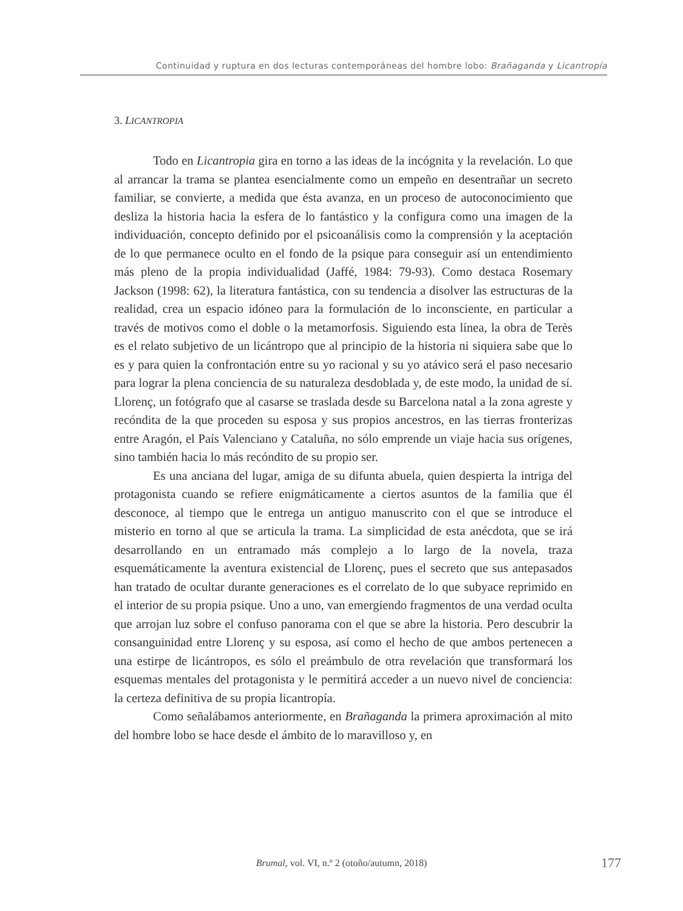Continuidad y ruptura en dos lecturas contemporáneas del hombre lobo: Brañaganda y Licantropía
3. LICANTROPIA
Todo en Licantropia gira en torno a las ideas de la incógnita y la revelación. Lo que al arrancar la trama se plantea esencialmente como un empeño en desentrañar un secreto familiar, se convierte, a medida que ésta avanza, en un proceso de autoconocimiento que desliza la historia hacia la esfera de lo fantástico y la configura como una imagen de la individuación, concepto definido por el psicoanálisis como la comprensión y la aceptación de lo que permanece oculto en el fondo de la psique para conseguir así un entendimiento más pleno de la propia individualidad (Jaffé, 1984: 79-93). Como destaca Rosemary Jackson (1998: 62), la literatura fantástica, con su tendencia a disolver las estructuras de la realidad, crea un espacio idóneo para la formulación de lo inconsciente, en particular a través de motivos como el doble o la metamorfosis. Siguiendo esta línea, la obra de Terès es el relato subjetivo de un licántropo que al principio de la historia ni siquiera sabe que lo es y para quien la confrontación entre su yo racional y su yo atávico será el paso necesario para lograr la plena conciencia de su naturaleza desdoblada y, de este modo, la unidad de sí. Llorenç, un fotógrafo que al casarse se traslada desde su Barcelona natal a la zona agreste y recóndita de la que proceden su esposa y sus propios ancestros, en las tierras fronterizas entre Aragón, el País Valenciano y Cataluña, no sólo emprende un viaje hacia sus orígenes, sino también hacia lo más recóndito de su propio ser.
Es una anciana del lugar, amiga de su difunta abuela, quien despierta la intriga del protagonista cuando se refiere enigmáticamente a ciertos asuntos de la familia que él desconoce, al tiempo que le entrega un antiguo manuscrito con el que se introduce el misterio en torno al que se articula la trama. La simplicidad de esta anécdota, que se irá desarrollando en un entramado más complejo a lo largo de la novela, traza esquemáticamente la aventura existencial de Llorenç, pues el secreto que sus antepasados han tratado de ocultar durante generaciones es el correlato de lo que subyace reprimido en el interior de su propia psique. Uno a uno, van emergiendo fragmentos de una verdad oculta que arrojan luz sobre el confuso panorama con el que se abre la historia. Pero descubrir la consanguinidad entre Llorenç y su esposa, así como el hecho de que ambos pertenecen a una estirpe de licántropos, es sólo el preámbulo de otra revelación que transformará los esquemas mentales del protagonista y le permitirá acceder a un nuevo nivel de conciencia: la certeza definitiva de su propia licantropía.
Como señalábamos anteriormente, en Brañaganda la primera aproximación al mito del hombre lobo se hace desde el ámbito de lo maravilloso y, en
Brumal, vol. VI, n.º 2 (otoño/autumn, 2018) 177